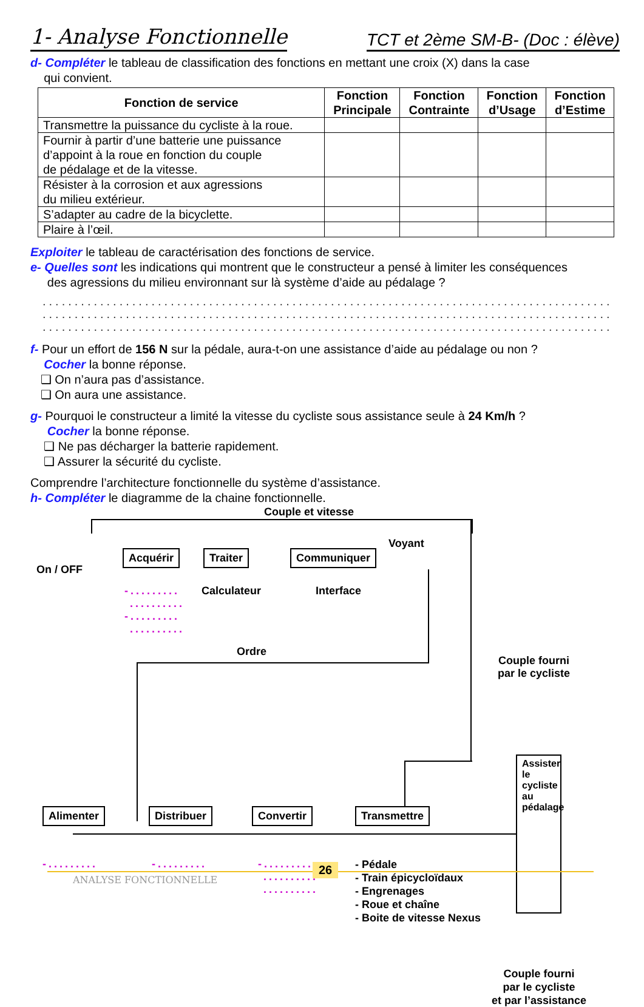1- Analyse Fonctionnelle TCT et 2ème SM-B- (Doc : élève)
d- Compléter le tableau de classification des fonctions en mettant une croix (X) dans la case
qui convient.
| Fonction de service | Fonction Principale | Fonction Contrainte | Fonction d’Usage | Fonction d’Estime |
| --- | --- | --- | --- | --- |
| Transmettre la puissance du cycliste à la roue. | | | | |
| Fournir à partir d’une batterie une puissance d’appoint à la roue en fonction du couple de pédalage et de la vitesse. | | | | |
| Résister à la corrosion et aux agressions du milieu extérieur. | | | | |
| S’adapter au cadre de la bicyclette. | | | | |
| Plaire à l’œil. | | | | |
Exploiter le tableau de caractérisation des fonctions de service.
e- Quelles sont les indications qui montrent que le constructeur a pensé à limiter les conséquences
des agressions du milieu environnant sur là système d’aide au pédalage ?
..................................................................................................................
..................................................................................................................
..................................................................................................................
f- Pour un effort de 156 N sur la pédale, aura-t-on une assistance d’aide au pédalage ou non ?
Cocher la bonne réponse.
❑ On n’aura pas d’assistance.
❑ On aura une assistance.
g- Pourquoi le constructeur a limité la vitesse du cycliste sous assistance seule à 24 Km/h ?
Cocher la bonne réponse.
❑ Ne pas décharger la batterie rapidement.
❑ Assurer la sécurité du cycliste.
Comprendre l’architecture fonctionnelle du système d’assistance.
h- Compléter le diagramme de la chaine fonctionnelle.
Couple et vitesse
On / OFF
Acquérir Traiter Communiquer
Voyant
-.........
..........
-.........
..........
Calculateur Interface
Ordre
Couple fourni
par le cycliste
Alimenter Distribuer Convertir Transmettre
Assister le cycliste au pédalage
-......... -.........
-.........
..........
..........
- Pédale
- Train épicycloïdaux
- Engrenages
- Roue et chaîne
- Boite de vitesse Nexus
Couple fourni
par le cycliste
et par l’assistance
26
ANALYSE FONCTIONNELLE